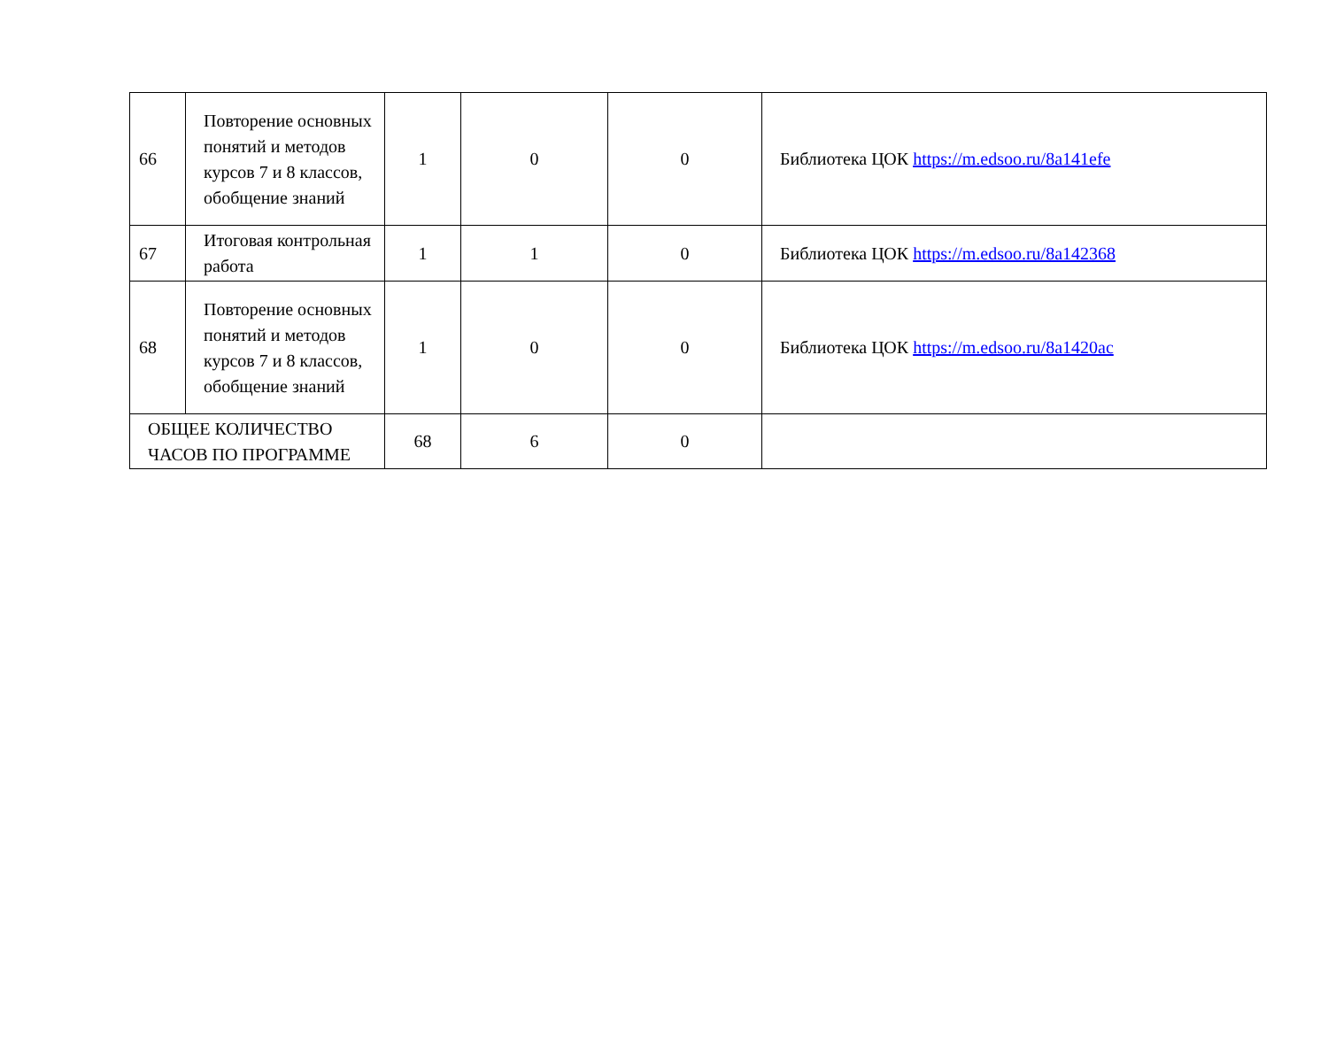| 66 | Повторение основных понятий и методов курсов 7 и 8 классов, обобщение знаний | 1 | 0 | 0 | Библиотека ЦОК https://m.edsoo.ru/8a141efe |
| 67 | Итоговая контрольная работа | 1 | 1 | 0 | Библиотека ЦОК https://m.edsoo.ru/8a142368 |
| 68 | Повторение основных понятий и методов курсов 7 и 8 классов, обобщение знаний | 1 | 0 | 0 | Библиотека ЦОК https://m.edsoo.ru/8a1420ac |
| ОБЩЕЕ КОЛИЧЕСТВО ЧАСОВ ПО ПРОГРАММЕ | | 68 | 6 | 0 | |